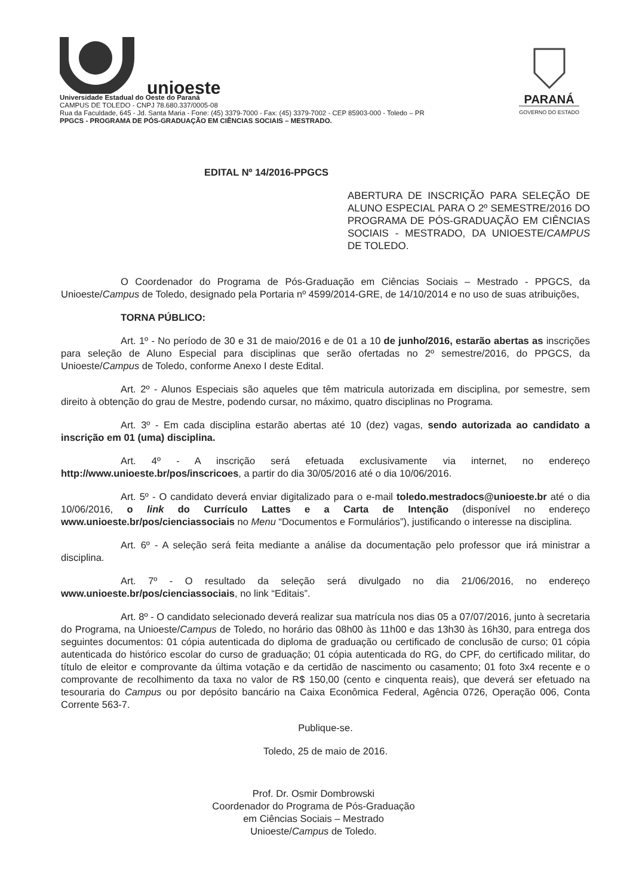unioeste
Universidade Estadual do Oeste do Paraná
CAMPUS DE TOLEDO - CNPJ 78.680.337/0005-08
Rua da Faculdade, 645 - Jd. Santa Maria - Fone: (45) 3379-7000 - Fax: (45) 3379-7002 - CEP 85903-000 - Toledo – PR
PPGCS - PROGRAMA DE PÓS-GRADUAÇÃO EM CIÊNCIAS SOCIAIS – MESTRADO.
PARANÁ
GOVERNO DO ESTADO
EDITAL Nº 14/2016-PPGCS
ABERTURA DE INSCRIÇÃO PARA SELEÇÃO DE ALUNO ESPECIAL PARA O 2º SEMESTRE/2016 DO PROGRAMA DE PÓS-GRADUAÇÃO EM CIÊNCIAS SOCIAIS - MESTRADO, DA UNIOESTE/CAMPUS DE TOLEDO.
O Coordenador do Programa de Pós-Graduação em Ciências Sociais – Mestrado - PPGCS, da Unioeste/Campus de Toledo, designado pela Portaria nº 4599/2014-GRE, de 14/10/2014 e no uso de suas atribuições,
TORNA PÚBLICO:
Art. 1º - No período de 30 e 31 de maio/2016 e de 01 a 10 de junho/2016, estarão abertas as inscrições para seleção de Aluno Especial para disciplinas que serão ofertadas no 2º semestre/2016, do PPGCS, da Unioeste/Campus de Toledo, conforme Anexo I deste Edital.
Art. 2º - Alunos Especiais são aqueles que têm matricula autorizada em disciplina, por semestre, sem direito à obtenção do grau de Mestre, podendo cursar, no máximo, quatro disciplinas no Programa.
Art. 3º - Em cada disciplina estarão abertas até 10 (dez) vagas, sendo autorizada ao candidato a inscrição em 01 (uma) disciplina.
Art. 4º - A inscrição será efetuada exclusivamente via internet, no endereço http://www.unioeste.br/pos/inscricoes, a partir do dia 30/05/2016 até o dia 10/06/2016.
Art. 5º - O candidato deverá enviar digitalizado para o e-mail toledo.mestradocs@unioeste.br até o dia 10/06/2016, o link do Currículo Lattes e a Carta de Intenção (disponível no endereço www.unioeste.br/pos/cienciassociais no Menu “Documentos e Formulários”), justificando o interesse na disciplina.
Art. 6º - A seleção será feita mediante a análise da documentação pelo professor que irá ministrar a disciplina.
Art. 7º - O resultado da seleção será divulgado no dia 21/06/2016, no endereço www.unioeste.br/pos/cienciassociais, no link “Editais”.
Art. 8º - O candidato selecionado deverá realizar sua matrícula nos dias 05 a 07/07/2016, junto à secretaria do Programa, na Unioeste/Campus de Toledo, no horário das 08h00 às 11h00 e das 13h30 às 16h30, para entrega dos seguintes documentos: 01 cópia autenticada do diploma de graduação ou certificado de conclusão de curso; 01 cópia autenticada do histórico escolar do curso de graduação; 01 cópia autenticada do RG, do CPF, do certificado militar, do título de eleitor e comprovante da última votação e da certidão de nascimento ou casamento; 01 foto 3x4 recente e o comprovante de recolhimento da taxa no valor de R$ 150,00 (cento e cinquenta reais), que deverá ser efetuado na tesouraria do Campus ou por depósito bancário na Caixa Econômica Federal, Agência 0726, Operação 006, Conta Corrente 563-7.
Publique-se.
Toledo, 25 de maio de 2016.
Prof. Dr. Osmir Dombrowski
Coordenador do Programa de Pós-Graduação
em Ciências Sociais – Mestrado
Unioeste/Campus de Toledo.